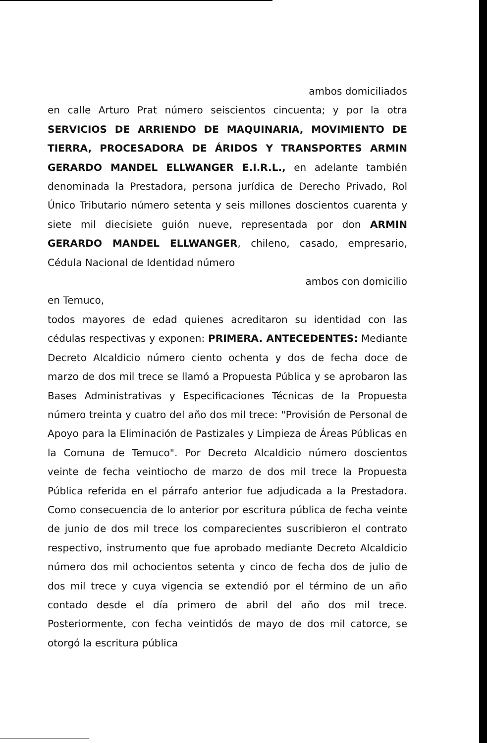ambos domiciliados
en calle Arturo Prat número seiscientos cincuenta; y por la otra SERVICIOS DE ARRIENDO DE MAQUINARIA, MOVIMIENTO DE TIERRA, PROCESADORA DE ÁRIDOS Y TRANSPORTES ARMIN GERARDO MANDEL ELLWANGER E.I.R.L., en adelante también denominada la Prestadora, persona jurídica de Derecho Privado, Rol Único Tributario número setenta y seis millones doscientos cuarenta y siete mil diecisiete guión nueve, representada por don ARMIN GERARDO MANDEL ELLWANGER, chileno, casado, empresario, Cédula Nacional de Identidad número
ambos con domicilio
en Temuco,
todos mayores de edad quienes acreditaron su identidad con las cédulas respectivas y exponen: PRIMERA. ANTECEDENTES: Mediante Decreto Alcaldicio número ciento ochenta y dos de fecha doce de marzo de dos mil trece se llamó a Propuesta Pública y se aprobaron las Bases Administrativas y Especificaciones Técnicas de la Propuesta número treinta y cuatro del año dos mil trece: "Provisión de Personal de Apoyo para la Eliminación de Pastizales y Limpieza de Áreas Públicas en la Comuna de Temuco". Por Decreto Alcaldicio número doscientos veinte de fecha veintiocho de marzo de dos mil trece la Propuesta Pública referida en el párrafo anterior fue adjudicada a la Prestadora. Como consecuencia de lo anterior por escritura pública de fecha veinte de junio de dos mil trece los comparecientes suscribieron el contrato respectivo, instrumento que fue aprobado mediante Decreto Alcaldicio número dos mil ochocientos setenta y cinco de fecha dos de julio de dos mil trece y cuya vigencia se extendió por el término de un año contado desde el día primero de abril del año dos mil trece. Posteriormente, con fecha veintidós de mayo de dos mil catorce, se otorgó la escritura pública